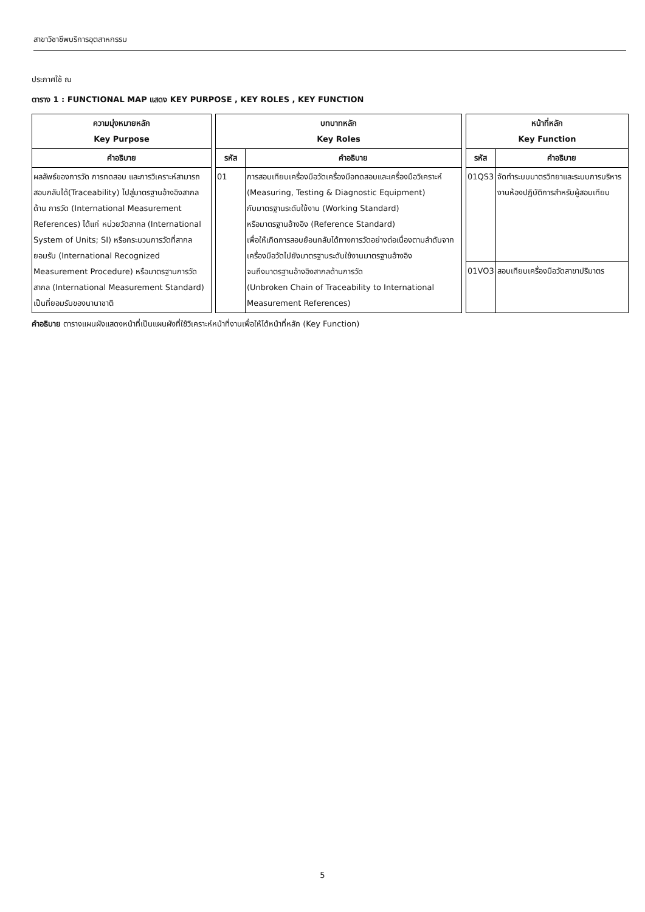สาขาวิชาชีพบริการอุตสาหกรรม
ประกาศใช้ ณ
ตาราง 1 : FUNCTIONAL MAP แสดง KEY PURPOSE , KEY ROLES , KEY FUNCTION
| ความมุ่งหมายหลัก Key Purpose | | บทบาทหลัก Key Roles | | | หน้าที่หลัก Key Function | |
| คำอธิบาย | | รหัส | คำอธิบาย | | รหัส | คำอธิบาย |
| ผลลัพธ์ของการวัด การทดสอบ และการวิเคราะห์สามารถสอบกลับได้(Traceability) ไปสู่มาตรฐานอ้างอิงสากลด้าน การวัด (International Measurement References) ได้แก่ หน่วยวัดสากล (International System of Units; SI) หรือกระบวนการวัดที่สากลยอมรับ (International Recognized Measurement Procedure) หรือมาตรฐานการวัดสากล (International Measurement Standard) เป็นที่ยอมรับของนานาชาติ | | 01 | การสอบเทียบเครื่องมือวัดเครื่องมือทดสอบและเครื่องมือวิเคราะห์ (Measuring, Testing & Diagnostic Equipment) กับมาตรฐานระดับใช้งาน (Working Standard) หรือมาตรฐานอ้างอิง (Reference Standard) เพื่อให้เกิดการสอบย้อนกลับได้ทางการวัดอย่างต่อเนื่องตามลำดับจากเครื่องมือวัดไปยังมาตรฐานระดับใช้งานมาตรฐานอ้างอิง จนถึงมาตรฐานอ้างอิงสากลด้านการวัด (Unbroken Chain of Traceability to International Measurement References) | | 01QS3 | จัดทำระบบมาตรวิทยาและระบบการบริหารงานห้องปฏิบัติการสำหรับผู้สอบเทียบ |
| | | | | | 01VO3 | สอบเทียบเครื่องมือวัดสาขาปริมาตร |
คำอธิบาย ตารางแผนผังแสดงหน้าที่เป็นแผนผังที่ใช้วิเคราะห์หน้าที่งานเพื่อให้ได้หน้าที่หลัก (Key Function)
5